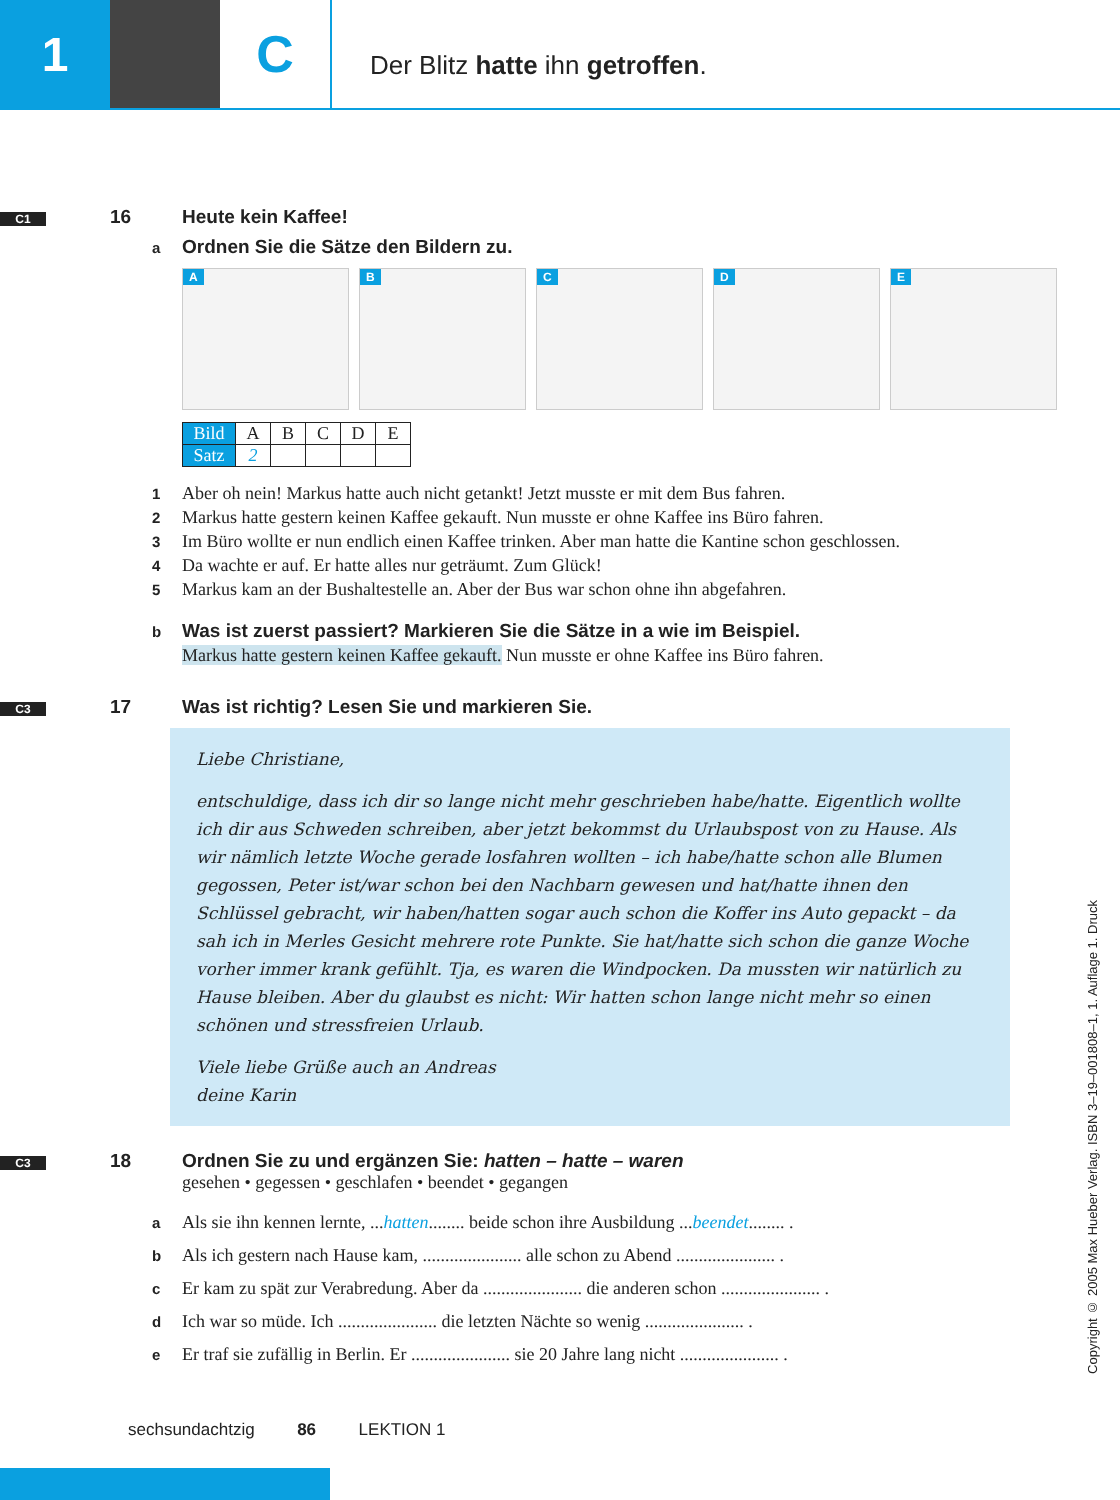1 C
Der Blitz hatte ihn getroffen.
C1 16 Heute kein Kaffee!
a Ordnen Sie die Sätze den Bildern zu.
A
B
C
D
E
| Bild | A | B | C | D | E |
| Satz | 2 | | | | |
1 Aber oh nein! Markus hatte auch nicht getankt! Jetzt musste er mit dem Bus fahren.
2 Markus hatte gestern keinen Kaffee gekauft. Nun musste er ohne Kaffee ins Büro fahren.
3 Im Büro wollte er nun endlich einen Kaffee trinken. Aber man hatte die Kantine schon geschlossen.
4 Da wachte er auf. Er hatte alles nur geträumt. Zum Glück!
5 Markus kam an der Bushaltestelle an. Aber der Bus war schon ohne ihn abgefahren.
b Was ist zuerst passiert? Markieren Sie die Sätze in a wie im Beispiel.
Markus hatte gestern keinen Kaffee gekauft. Nun musste er ohne Kaffee ins Büro fahren.
C3 17 Was ist richtig? Lesen Sie und markieren Sie.
Liebe Christiane,
entschuldige, dass ich dir so lange nicht mehr geschrieben habe/hatte. Eigentlich wollte ich dir aus Schweden schreiben, aber jetzt bekommst du Urlaubspost von zu Hause. Als wir nämlich letzte Woche gerade losfahren wollten – ich habe/hatte schon alle Blumen gegossen, Peter ist/war schon bei den Nachbarn gewesen und hat/hatte ihnen den Schlüssel gebracht, wir haben/hatten sogar auch schon die Koffer ins Auto gepackt – da sah ich in Merles Gesicht mehrere rote Punkte. Sie hat/hatte sich schon die ganze Woche vorher immer krank gefühlt. Tja, es waren die Windpocken. Da mussten wir natürlich zu Hause bleiben. Aber du glaubst es nicht: Wir hatten schon lange nicht mehr so einen schönen und stressfreien Urlaub.
Viele liebe Grüße auch an Andreas
deine Karin
C3 18 Ordnen Sie zu und ergänzen Sie: hatten – hatte – waren
gesehen • gegessen • geschlafen • beendet • gegangen
a Als sie ihn kennen lernte, ...hatten........ beide schon ihre Ausbildung ...beendet........ .
b Als ich gestern nach Hause kam, ...................... alle schon zu Abend ...................... .
c Er kam zu spät zur Verabredung. Aber da ...................... die anderen schon ...................... .
d Ich war so müde. Ich ...................... die letzten Nächte so wenig ...................... .
e Er traf sie zufällig in Berlin. Er ...................... sie 20 Jahre lang nicht ...................... .
sechsundachtzig 86 LEKTION 1
Copyright © 2005 Max Hueber Verlag. ISBN 3–19–001808–1, 1. Auflage 1. Druck